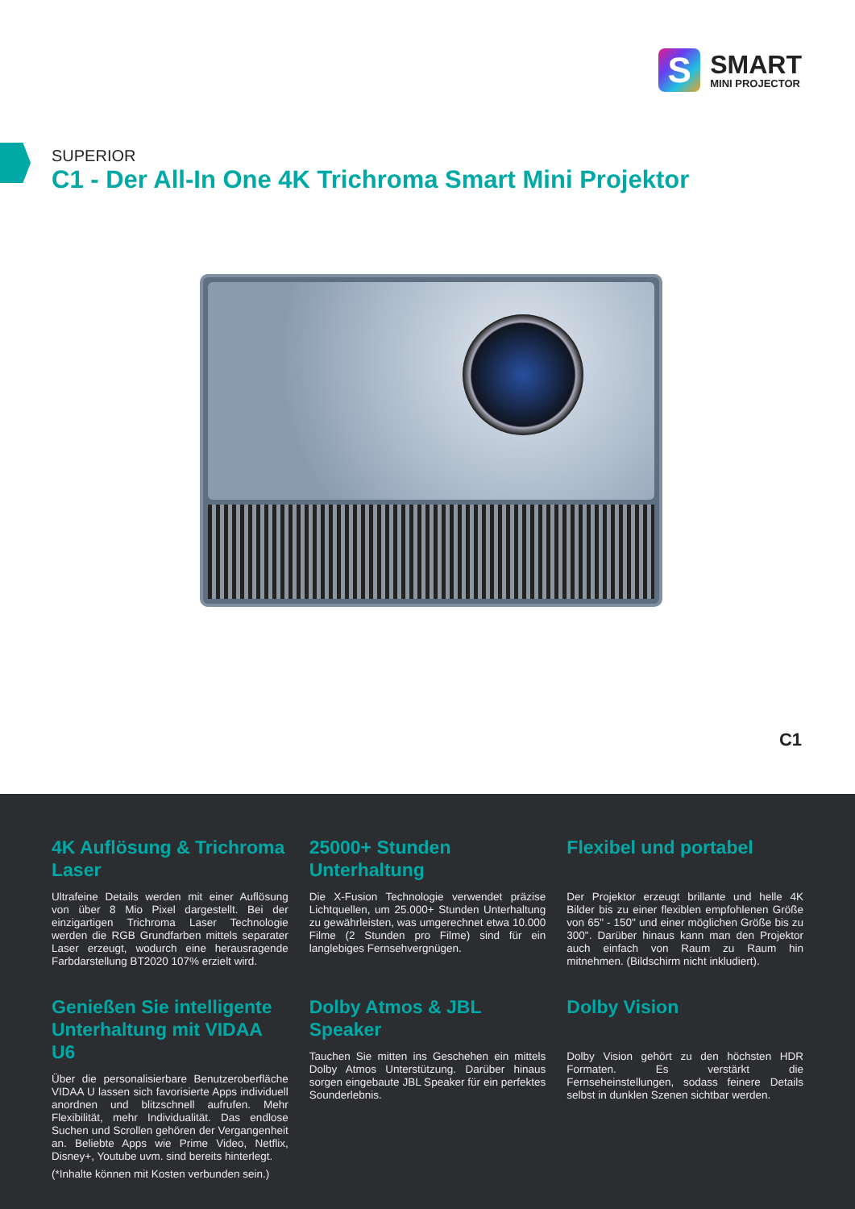S
SMART
MINI PROJECTOR
SUPERIOR
C1 - Der All-In One 4K Trichroma Smart Mini Projektor
C1
4K Auflösung & Trichroma Laser
Ultrafeine Details werden mit einer Auflösung von über 8 Mio Pixel dargestellt. Bei der einzigartigen Trichroma Laser Technologie werden die RGB Grundfarben mittels separater Laser erzeugt, wodurch eine herausragende Farbdarstellung BT2020 107% erzielt wird.
25000+ Stunden Unterhaltung
Die X-Fusion Technologie verwendet präzise Lichtquellen, um 25.000+ Stunden Unterhaltung zu gewährleisten, was umgerechnet etwa 10.000 Filme (2 Stunden pro Filme) sind für ein langlebiges Fernsehvergnügen.
Flexibel und portabel
Der Projektor erzeugt brillante und helle 4K Bilder bis zu einer flexiblen empfohlenen Größe von 65" - 150" und einer möglichen Größe bis zu 300". Darüber hinaus kann man den Projektor auch einfach von Raum zu Raum hin mitnehmen. (Bildschirm nicht inkludiert).
Genießen Sie intelligente Unterhaltung mit VIDAA U6
Über die personalisierbare Benutzeroberfläche VIDAA U lassen sich favorisierte Apps individuell anordnen und blitzschnell aufrufen. Mehr Flexibilität, mehr Individualität. Das endlose Suchen und Scrollen gehören der Vergangenheit an. Beliebte Apps wie Prime Video, Netflix, Disney+, Youtube uvm. sind bereits hinterlegt.
(*Inhalte können mit Kosten verbunden sein.)
Dolby Atmos & JBL Speaker
Tauchen Sie mitten ins Geschehen ein mittels Dolby Atmos Unterstützung. Darüber hinaus sorgen eingebaute JBL Speaker für ein perfektes Sounderlebnis.
Dolby Vision
Dolby Vision gehört zu den höchsten HDR Formaten. Es verstärkt die Fernseheinstellungen, sodass feinere Details selbst in dunklen Szenen sichtbar werden.